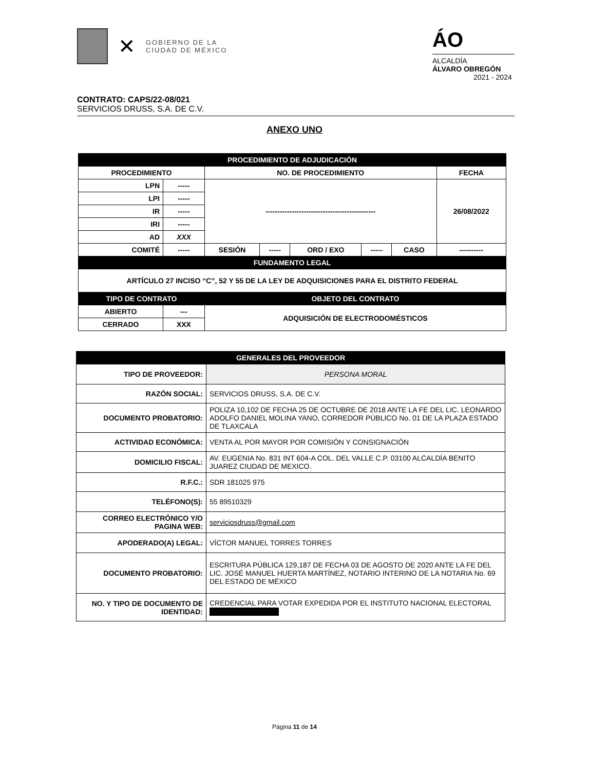✕
GOBIERNO DE LA
CIUDAD DE MÉXICO
ÁO
ALCALDÍA
ÁLVARO OBREGÓN
2021 - 2024
CONTRATO: CAPS/22-08/021
SERVICIOS DRUSS, S.A. DE C.V.
ANEXO UNO
| PROCEDIMIENTO DE ADJUDICACIÓN | | | | | | | |
| PROCEDIMIENTO | | NO. DE PROCEDIMIENTO | | | | | FECHA |
| LPN | ----- | ---------------------------------------------- | | | | | 26/08/2022 |
| LPI | ----- | | | | | | |
| IR | ----- | | | | | | |
| IRI | ----- | | | | | | |
| AD | XXX | | | | | | |
| COMITÉ | ----- | SESIÓN | ----- | ORD / EXO | ----- | CASO | ---------- |
| FUNDAMENTO LEGAL | | | | | | | |
| ARTÍCULO 27 INCISO “C”, 52 Y 55 DE LA LEY DE ADQUISICIONES PARA EL DISTRITO FEDERAL | | | | | | | |
| TIPO DE CONTRATO | | OBJETO DEL CONTRATO | | | | | |
| ABIERTO | --- | ADQUISICIÓN DE ELECTRODOMÉSTICOS | | | | | |
| CERRADO | XXX | | | | | | |
| GENERALES DEL PROVEEDOR | |
| TIPO DE PROVEEDOR: | PERSONA MORAL |
| RAZÓN SOCIAL: | SERVICIOS DRUSS, S.A. DE C.V. |
| DOCUMENTO PROBATORIO: | POLIZA 10,102 DE FECHA 25 DE OCTUBRE DE 2018 ANTE LA FE DEL LIC. LEONARDO ADOLFO DANIEL MOLINA YANO, CORREDOR PÚBLICO No. 01 DE LA PLAZA ESTADO DE TLAXCALA |
| ACTIVIDAD ECONÓMICA: | VENTA AL POR MAYOR POR COMISIÓN Y CONSIGNACIÓN |
| DOMICILIO FISCAL: | AV. EUGENIA No. 831 INT 604-A COL. DEL VALLE C.P. 03100 ALCALDÍA BENITO JUAREZ CIUDAD DE MEXICO. |
| R.F.C.: | SDR 181025 975 |
| TELÉFONO(S): | 55 89510329 |
| CORREO ELECTRÓNICO Y/O PAGINA WEB: | serviciosdruss@gmail.com |
| APODERADO(A) LEGAL: | VÍCTOR MANUEL TORRES TORRES |
| DOCUMENTO PROBATORIO: | ESCRITURA PÚBLICA 129,187 DE FECHA 03 DE AGOSTO DE 2020 ANTE LA FE DEL LIC. JOSÉ MANUEL HUERTA MARTÍNEZ, NOTARIO INTERINO DE LA NOTARIA No. 69 DEL ESTADO DE MÉXICO |
| NO. Y TIPO DE DOCUMENTO DE IDENTIDAD: | CREDENCIAL PARA VOTAR EXPEDIDA POR EL INSTITUTO NACIONAL ELECTORAL |
Página 11 de 14